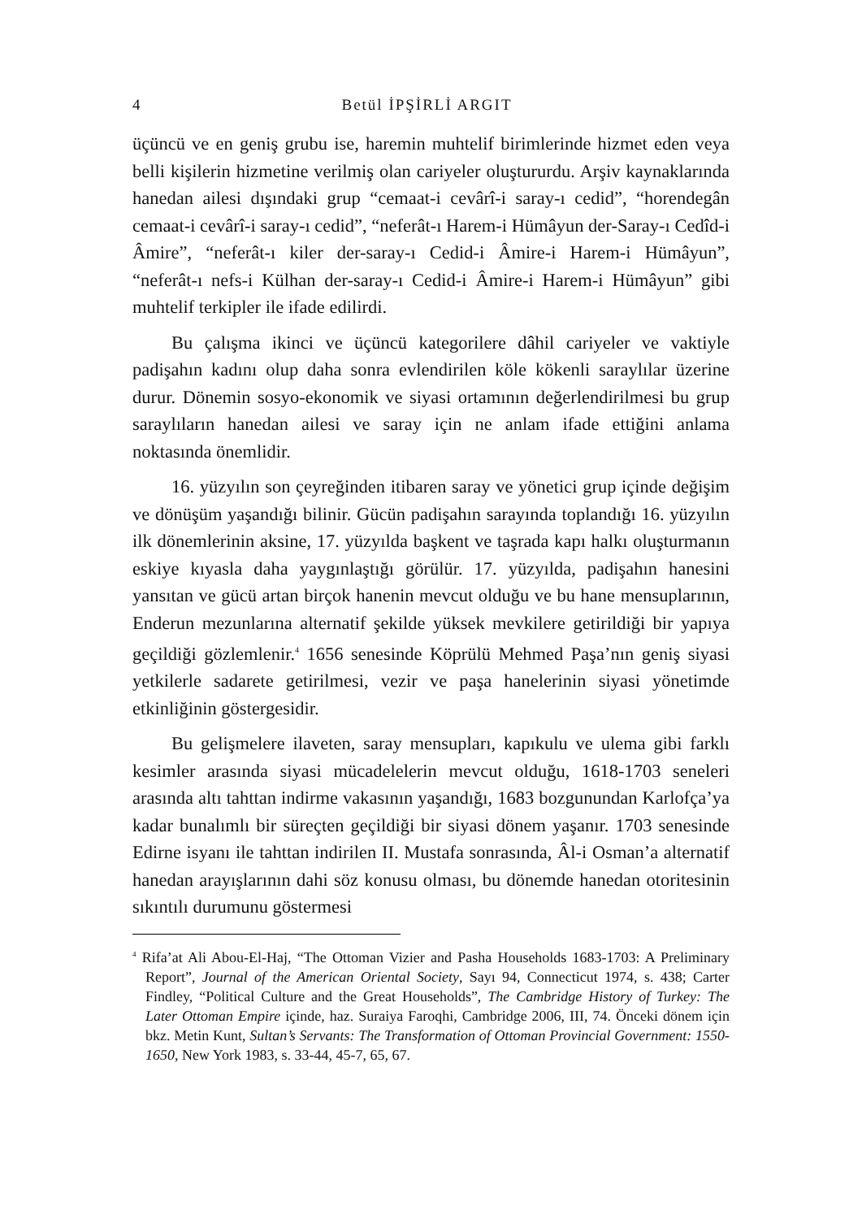4 Betül İPŞİRLİ ARGIT
üçüncü ve en geniş grubu ise, haremin muhtelif birimlerinde hizmet eden veya belli kişilerin hizmetine verilmiş olan cariyeler oluştururdu. Arşiv kaynaklarında hanedan ailesi dışındaki grup “cemaat-i cevârî-i saray-ı cedid”, “horendegân cemaat-i cevârî-i saray-ı cedid”, “neferât-ı Harem-i Hümâyun der-Saray-ı Cedîd-i Âmire”, “neferât-ı kiler der-saray-ı Cedid-i Âmire-i Harem-i Hümâyun”, “neferât-ı nefs-i Külhan der-saray-ı Cedid-i Âmire-i Harem-i Hümâyun” gibi muhtelif terkipler ile ifade edilirdi.
Bu çalışma ikinci ve üçüncü kategorilere dâhil cariyeler ve vaktiyle padişahın kadını olup daha sonra evlendirilen köle kökenli saraylılar üzerine durur. Dönemin sosyo-ekonomik ve siyasi ortamının değerlendirilmesi bu grup saraylıların hanedan ailesi ve saray için ne anlam ifade ettiğini anlama noktasında önemlidir.
16. yüzyılın son çeyreğinden itibaren saray ve yönetici grup içinde değişim ve dönüşüm yaşandığı bilinir. Gücün padişahın sarayında toplandığı 16. yüzyılın ilk dönemlerinin aksine, 17. yüzyılda başkent ve taşrada kapı halkı oluşturmanın eskiye kıyasla daha yaygınlaştığı görülür. 17. yüzyılda, padişahın hanesini yansıtan ve gücü artan birçok hanenin mevcut olduğu ve bu hane mensuplarının, Enderun mezunlarına alternatif şekilde yüksek mevkilere getirildiği bir yapıya geçildiği gözlemlenir.<sup>4</sup> 1656 senesinde Köprülü Mehmed Paşa’nın geniş siyasi yetkilerle sadarete getirilmesi, vezir ve paşa hanelerinin siyasi yönetimde etkinliğinin göstergesidir.
Bu gelişmelere ilaveten, saray mensupları, kapıkulu ve ulema gibi farklı kesimler arasında siyasi mücadelelerin mevcut olduğu, 1618-1703 seneleri arasında altı tahttan indirme vakasının yaşandığı, 1683 bozgunundan Karlofça’ya kadar bunalımlı bir süreçten geçildiği bir siyasi dönem yaşanır. 1703 senesinde Edirne isyanı ile tahttan indirilen II. Mustafa sonrasında, Âl-i Osman’a alternatif hanedan arayışlarının dahi söz konusu olması, bu dönemde hanedan otoritesinin sıkıntılı durumunu göstermesi
<sup>4</sup> Rifa’at Ali Abou-El-Haj, “The Ottoman Vizier and Pasha Households 1683-1703: A Preliminary Report”, Journal of the American Oriental Society, Sayı 94, Connecticut 1974, s. 438; Carter Findley, “Political Culture and the Great Households”, The Cambridge History of Turkey: The Later Ottoman Empire içinde, haz. Suraiya Faroqhi, Cambridge 2006, III, 74. Önceki dönem için bkz. Metin Kunt, Sultan’s Servants: The Transformation of Ottoman Provincial Government: 1550-1650, New York 1983, s. 33-44, 45-7, 65, 67.